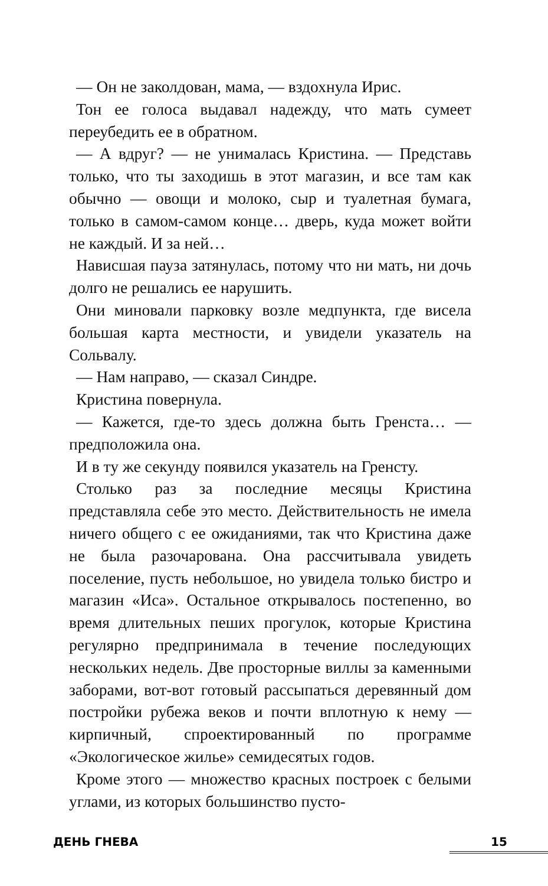— Он не заколдован, мама, — вздохнула Ирис.
Тон ее голоса выдавал надежду, что мать сумеет переубедить ее в обратном.
— А вдруг? — не унималась Кристина. — Представь только, что ты заходишь в этот магазин, и все там как обычно — овощи и молоко, сыр и туалетная бумага, только в самом-самом конце… дверь, куда может войти не каждый. И за ней…
Нависшая пауза затянулась, потому что ни мать, ни дочь долго не решались ее нарушить.
Они миновали парковку возле медпункта, где висела большая карта местности, и увидели указатель на Сольвалу.
— Нам направо, — сказал Синдре.
Кристина повернула.
— Кажется, где-то здесь должна быть Гренста… — предположила она.
И в ту же секунду появился указатель на Гренсту.
Столько раз за последние месяцы Кристина представляла себе это место. Действительность не имела ничего общего с ее ожиданиями, так что Кристина даже не была разочарована. Она рассчитывала увидеть поселение, пусть небольшое, но увидела только бистро и магазин «Иса». Остальное открывалось постепенно, во время длительных пеших прогулок, которые Кристина регулярно предпринимала в течение последующих нескольких недель. Две просторные виллы за каменными заборами, вот-вот готовый рассыпаться деревянный дом постройки рубежа веков и почти вплотную к нему — кирпичный, спроектированный по программе «Экологическое жилье» семидесятых годов.
Кроме этого — множество красных построек с белыми углами, из которых большинство пусто-
ДЕНЬ ГНЕВА 15